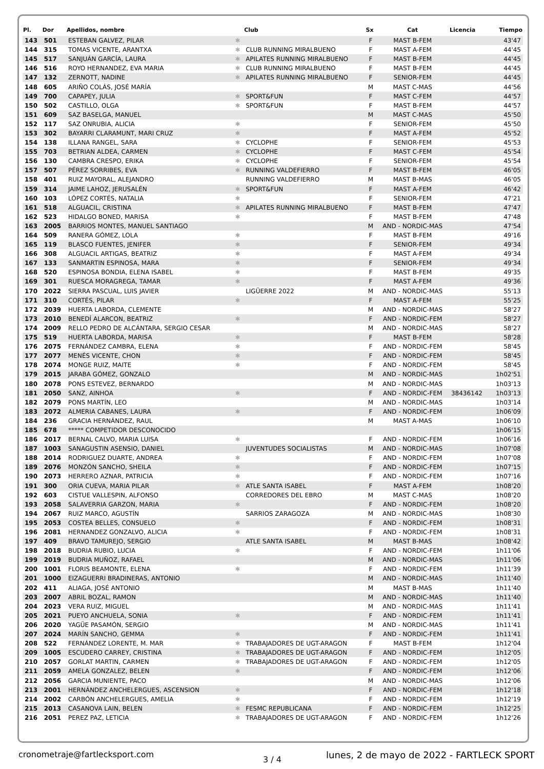| Pl. | Dor | Apellidos, nombre | | Club | Sx | Cat | Licencia | Tiempo |
| --- | --- | --- | --- | --- | --- | --- | --- | --- |
| 143 | 501 | ESTEBAN GALVEZ, PILAR | ✱ | | F | MAST B-FEM | | 43'47 |
| 144 | 315 | TOMAS VICENTE, ARANTXA | ✱ | CLUB RUNNING MIRALBUENO | F | MAST A-FEM | | 44'45 |
| 145 | 517 | SANJUÁN GARCÍA, LAURA | ✱ | APILATES RUNNING MIRALBUENO | F | MAST B-FEM | | 44'45 |
| 146 | 516 | ROYO HERNANDEZ, EVA MARIA | ✱ | CLUB RUNNING MIRALBUENO | F | MAST B-FEM | | 44'45 |
| 147 | 132 | ZERNOTT, NADINE | ✱ | APILATES RUNNING MIRALBUENO | F | SENIOR-FEM | | 44'45 |
| 148 | 605 | ARIÑO COLÁS, JOSÉ MARÍA | | | M | MAST C-MAS | | 44'56 |
| 149 | 700 | CAPAPEY, JULIA | ✱ | SPORT&FUN | F | MAST C-FEM | | 44'57 |
| 150 | 502 | CASTILLO, OLGA | ✱ | SPORT&FUN | F | MAST B-FEM | | 44'57 |
| 151 | 609 | SAZ BASELGA, MANUEL | | | M | MAST C-MAS | | 45'50 |
| 152 | 117 | SAZ ONRUBIA, ALICIA | ✱ | | F | SENIOR-FEM | | 45'50 |
| 153 | 302 | BAYARRI CLARAMUNT, MARI CRUZ | ✱ | | F | MAST A-FEM | | 45'52 |
| 154 | 138 | ILLANA RANGEL, SARA | ✱ | CYCLOPHE | F | SENIOR-FEM | | 45'53 |
| 155 | 703 | BETRIAN ALDEA, CARMEN | ✱ | CYCLOPHE | F | MAST C-FEM | | 45'54 |
| 156 | 130 | CAMBRA CRESPO, ERIKA | ✱ | CYCLOPHE | F | SENIOR-FEM | | 45'54 |
| 157 | 507 | PÉREZ SORRIBES, EVA | ✱ | RUNNING VALDEFIERRO | F | MAST B-FEM | | 46'05 |
| 158 | 401 | RUIZ MAYORAL, ALEJANDRO | | RUNNING VALDEFIERRO | M | MAST B-MAS | | 46'05 |
| 159 | 314 | JAIME LAHOZ, JERUSALÉN | ✱ | SPORT&FUN | F | MAST A-FEM | | 46'42 |
| 160 | 103 | LÓPEZ CORTÉS, NATALIA | ✱ | | F | SENIOR-FEM | | 47'21 |
| 161 | 518 | ALGUACIL, CRISTINA | ✱ | APILATES RUNNING MIRALBUENO | F | MAST B-FEM | | 47'47 |
| 162 | 523 | HIDALGO BONED, MARISA | ✱ | | F | MAST B-FEM | | 47'48 |
| 163 | 2005 | BARRIOS MONTES, MANUEL SANTIAGO | | | M | AND - NORDIC-MAS | | 47'54 |
| 164 | 509 | RANERA GÓMEZ, LOLA | ✱ | | F | MAST B-FEM | | 49'16 |
| 165 | 119 | BLASCO FUENTES, JENIFER | ✱ | | F | SENIOR-FEM | | 49'34 |
| 166 | 308 | ALGUACIL ARTIGAS, BEATRIZ | ✱ | | F | MAST A-FEM | | 49'34 |
| 167 | 133 | SANMARTIN ESPINOSA, MARA | ✱ | | F | SENIOR-FEM | | 49'34 |
| 168 | 520 | ESPINOSA BONDIA, ELENA ISABEL | ✱ | | F | MAST B-FEM | | 49'35 |
| 169 | 301 | RUESCA MORAGREGA, TAMAR | ✱ | | F | MAST A-FEM | | 49'36 |
| 170 | 2022 | SIERRA PASCUAL, LUIS JAVIER | | LIGÜERRE 2022 | M | AND - NORDIC-MAS | | 55'13 |
| 171 | 310 | CORTÉS, PILAR | ✱ | | F | MAST A-FEM | | 55'25 |
| 172 | 2039 | HUERTA LABORDA, CLEMENTE | | | M | AND - NORDIC-MAS | | 58'27 |
| 173 | 2010 | BENEDÍ ALARCON, BEATRIZ | ✱ | | F | AND - NORDIC-FEM | | 58'27 |
| 174 | 2009 | RELLO PEDRO DE ALCÁNTARA, SERGIO CESAR | | | M | AND - NORDIC-MAS | | 58'27 |
| 175 | 519 | HUERTA LABORDA, MARISA | ✱ | | F | MAST B-FEM | | 58'28 |
| 176 | 2075 | FERNÁNDEZ CAMBRA, ELENA | ✱ | | F | AND - NORDIC-FEM | | 58'45 |
| 177 | 2077 | MENÉS VICENTE, CHON | ✱ | | F | AND - NORDIC-FEM | | 58'45 |
| 178 | 2074 | MONGE RUIZ, MAITE | ✱ | | F | AND - NORDIC-FEM | | 58'45 |
| 179 | 2015 | JARABA GÓMEZ, GONZALO | | | M | AND - NORDIC-MAS | | 1h02'51 |
| 180 | 2078 | PONS ESTEVEZ, BERNARDO | | | M | AND - NORDIC-MAS | | 1h03'13 |
| 181 | 2050 | SANZ, AINHOA | ✱ | | F | AND - NORDIC-FEM | 38436142 | 1h03'13 |
| 182 | 2079 | PONS MARTÍN, LEO | | | M | AND - NORDIC-MAS | | 1h03'14 |
| 183 | 2072 | ALMERIA CABANES, LAURA | ✱ | | F | AND - NORDIC-FEM | | 1h06'09 |
| 184 | 236 | GRACIA HERNÁNDEZ, RAUL | | | M | MAST A-MAS | | 1h06'10 |
| 185 | 678 | ***** COMPETIDOR DESCONOCIDO | | | | | | 1h06'15 |
| 186 | 2017 | BERNAL CALVO, MARIA LUISA | ✱ | | F | AND - NORDIC-FEM | | 1h06'16 |
| 187 | 1003 | SANAGUSTIN ASENSIO, DANIEL | | JUVENTUDES SOCIALISTAS | M | AND - NORDIC-MAS | | 1h07'08 |
| 188 | 2014 | RODRIGUEZ DUARTE, ANDREA | ✱ | | F | AND - NORDIC-FEM | | 1h07'08 |
| 189 | 2076 | MONZÓN SANCHO, SHEILA | ✱ | | F | AND - NORDIC-FEM | | 1h07'15 |
| 190 | 2073 | HERRERO AZNAR, PATRICIA | ✱ | | F | AND - NORDIC-FEM | | 1h07'16 |
| 191 | 300 | ORIA CUEVA, MARIA PILAR | ✱ | ATLE SANTA ISABEL | F | MAST A-FEM | | 1h08'20 |
| 192 | 603 | CISTUE VALLESPIN, ALFONSO | | CORREDORES DEL EBRO | M | MAST C-MAS | | 1h08'20 |
| 193 | 2058 | SALAVERRIA GARZON, MARIA | ✱ | | F | AND - NORDIC-FEM | | 1h08'20 |
| 194 | 2067 | RUIZ MARCO, AGUSTÍN | | SARRIOS ZARAGOZA | M | AND - NORDIC-MAS | | 1h08'30 |
| 195 | 2053 | COSTEA BELLES, CONSUELO | ✱ | | F | AND - NORDIC-FEM | | 1h08'31 |
| 196 | 2081 | HERNANDEZ GONZALVO, ALICIA | ✱ | | F | AND - NORDIC-FEM | | 1h08'31 |
| 197 | 409 | BRAVO TAMUREJO, SERGIO | | ATLE SANTA ISABEL | M | MAST B-MAS | | 1h08'42 |
| 198 | 2018 | BUDRIA RUBIO, LUCIA | ✱ | | F | AND - NORDIC-FEM | | 1h11'06 |
| 199 | 2019 | BUDRIA MUÑOZ, RAFAEL | | | M | AND - NORDIC-MAS | | 1h11'06 |
| 200 | 1001 | FLORIS BEAMONTE, ELENA | ✱ | | F | AND - NORDIC-FEM | | 1h11'39 |
| 201 | 1000 | EIZAGUERRI BRADINERAS, ANTONIO | | | M | AND - NORDIC-MAS | | 1h11'40 |
| 202 | 411 | ALIAGA, JOSÉ ANTONIO | | | M | MAST B-MAS | | 1h11'40 |
| 203 | 2007 | ABRIL BOZAL, RAMON | | | M | AND - NORDIC-MAS | | 1h11'40 |
| 204 | 2023 | VERA RUIZ, MIGUEL | | | M | AND - NORDIC-MAS | | 1h11'41 |
| 205 | 2021 | PUEYO ANCHUELA, SONIA | ✱ | | F | AND - NORDIC-FEM | | 1h11'41 |
| 206 | 2020 | YAGÜE PASAMÓN, SERGIO | | | M | AND - NORDIC-MAS | | 1h11'41 |
| 207 | 2024 | MARÍN SANCHO, GEMMA | ✱ | | F | AND - NORDIC-FEM | | 1h11'41 |
| 208 | 522 | FERNÁNDEZ LORENTE, M. MAR | ✱ | TRABAJADORES DE UGT-ARAGON | F | MAST B-FEM | | 1h12'04 |
| 209 | 1005 | ESCUDERO CARREY, CRISTINA | ✱ | TRABAJADORES DE UGT-ARAGON | F | AND - NORDIC-FEM | | 1h12'05 |
| 210 | 2057 | GORLAT MARTIN, CARMEN | ✱ | TRABAJADORES DE UGT-ARAGON | F | AND - NORDIC-FEM | | 1h12'05 |
| 211 | 2059 | AMELA GONZALEZ, BELEN | ✱ | | F | AND - NORDIC-FEM | | 1h12'06 |
| 212 | 2056 | GARCIA MUNIENTE, PACO | | | M | AND - NORDIC-MAS | | 1h12'06 |
| 213 | 2001 | HERNÁNDEZ ANCHELERGUES, ASCENSION | ✱ | | F | AND - NORDIC-FEM | | 1h12'18 |
| 214 | 2002 | CARBÓN ANCHELERGUES, AMELIA | ✱ | | F | AND - NORDIC-FEM | | 1h12'19 |
| 215 | 2013 | CASANOVA LAIN, BELEN | ✱ | FESMC REPUBLICANA | F | AND - NORDIC-FEM | | 1h12'25 |
| 216 | 2051 | PEREZ PAZ, LETICIA | ✱ | TRABAJADORES DE UGT-ARAGON | F | AND - NORDIC-FEM | | 1h12'26 |
cronometraje@fartlecksport.com
3 / 4
lunes, 2 de mayo de 2022 - FARTLECK SPORT